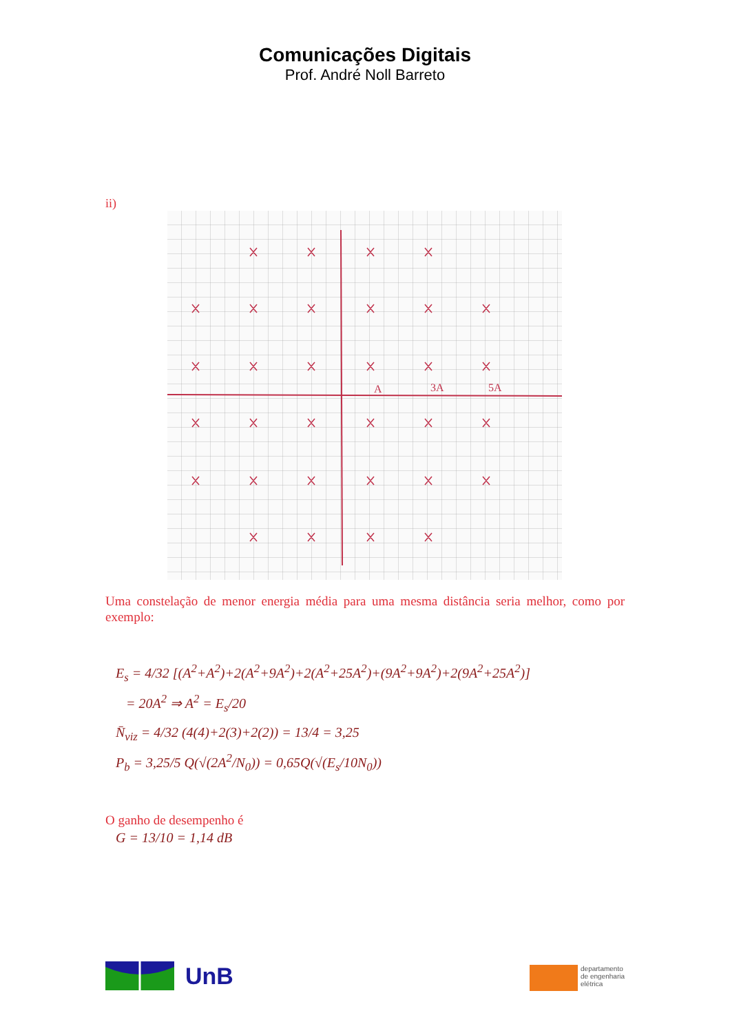Comunicações Digitais
Prof. André Noll Barreto
ii)
A
3A
5A
Uma constelação de menor energia média para uma mesma distância seria melhor, como por exemplo:
E<sub>s</sub> = 4/32 [(A<sup>2</sup>+A<sup>2</sup>)+2(A<sup>2</sup>+9A<sup>2</sup>)+2(A<sup>2</sup>+25A<sup>2</sup>)+(9A<sup>2</sup>+9A<sup>2</sup>)+2(9A<sup>2</sup>+25A<sup>2</sup>)]
= 20A<sup>2</sup> ⇒ A<sup>2</sup> = E<sub>s</sub>/20
N̄<sub>viz</sub> = 4/32 (4(4)+2(3)+2(2)) = 13/4 = 3,25
P<sub>b</sub> = 3,25/5 Q(√(2A<sup>2</sup>/N<sub>0</sub>)) = 0,65Q(√(E<sub>s</sub>/10N<sub>0</sub>))
O ganho de desempenho é
G = 13/10 = 1,14 dB
UnB
departamento
de engenharia
elétrica